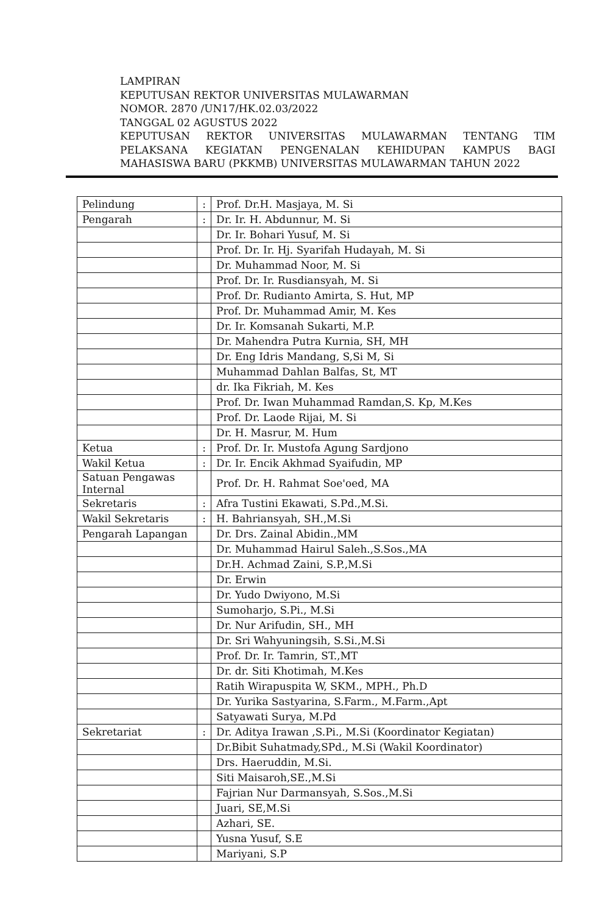LAMPIRAN
KEPUTUSAN REKTOR UNIVERSITAS MULAWARMAN
NOMOR. 2870 /UN17/HK.02.03/2022
TANGGAL 02 AGUSTUS 2022
KEPUTUSAN REKTOR UNIVERSITAS MULAWARMAN TENTANG TIM
PELAKSANA KEGIATAN PENGENALAN KEHIDUPAN KAMPUS BAGI
MAHASISWA BARU (PKKMB) UNIVERSITAS MULAWARMAN TAHUN 2022
| Pelindung | : | Prof. Dr.H. Masjaya, M. Si |
| Pengarah | : | Dr. Ir. H. Abdunnur, M. Si |
| | | Dr. Ir. Bohari Yusuf, M. Si |
| | | Prof. Dr. Ir. Hj. Syarifah Hudayah, M. Si |
| | | Dr. Muhammad Noor, M. Si |
| | | Prof. Dr. Ir. Rusdiansyah, M. Si |
| | | Prof. Dr. Rudianto Amirta, S. Hut, MP |
| | | Prof. Dr. Muhammad Amir, M. Kes |
| | | Dr. Ir. Komsanah Sukarti, M.P. |
| | | Dr. Mahendra Putra Kurnia, SH, MH |
| | | Dr. Eng Idris Mandang, S,Si M, Si |
| | | Muhammad Dahlan Balfas, St, MT |
| | | dr. Ika Fikriah, M. Kes |
| | | Prof. Dr. Iwan Muhammad Ramdan,S. Kp, M.Kes |
| | | Prof. Dr. Laode Rijai, M. Si |
| | | Dr. H. Masrur, M. Hum |
| Ketua | : | Prof. Dr. Ir. Mustofa Agung Sardjono |
| Wakil Ketua | : | Dr. Ir. Encik Akhmad Syaifudin, MP |
| Satuan Pengawas Internal | | Prof. Dr. H. Rahmat Soe'oed, MA |
| Sekretaris | : | Afra Tustini Ekawati, S.Pd.,M.Si. |
| Wakil Sekretaris | : | H. Bahriansyah, SH.,M.Si |
| Pengarah Lapangan | | Dr. Drs. Zainal Abidin.,MM |
| | | Dr. Muhammad Hairul Saleh.,S.Sos.,MA |
| | | Dr.H. Achmad Zaini, S.P.,M.Si |
| | | Dr. Erwin |
| | | Dr. Yudo Dwiyono, M.Si |
| | | Sumoharjo, S.Pi., M.Si |
| | | Dr. Nur Arifudin, SH., MH |
| | | Dr. Sri Wahyuningsih, S.Si.,M.Si |
| | | Prof. Dr. Ir. Tamrin, ST.,MT |
| | | Dr. dr. Siti Khotimah, M.Kes |
| | | Ratih Wirapuspita W, SKM., MPH., Ph.D |
| | | Dr. Yurika Sastyarina, S.Farm., M.Farm.,Apt |
| | | Satyawati Surya, M.Pd |
| Sekretariat | : | Dr. Aditya Irawan ,S.Pi., M.Si (Koordinator Kegiatan) |
| | | Dr.Bibit Suhatmady,SPd., M.Si (Wakil Koordinator) |
| | | Drs. Haeruddin, M.Si. |
| | | Siti Maisaroh,SE.,M.Si |
| | | Fajrian Nur Darmansyah, S.Sos.,M.Si |
| | | Juari, SE,M.Si |
| | | Azhari, SE. |
| | | Yusna Yusuf, S.E |
| | | Mariyani, S.P |